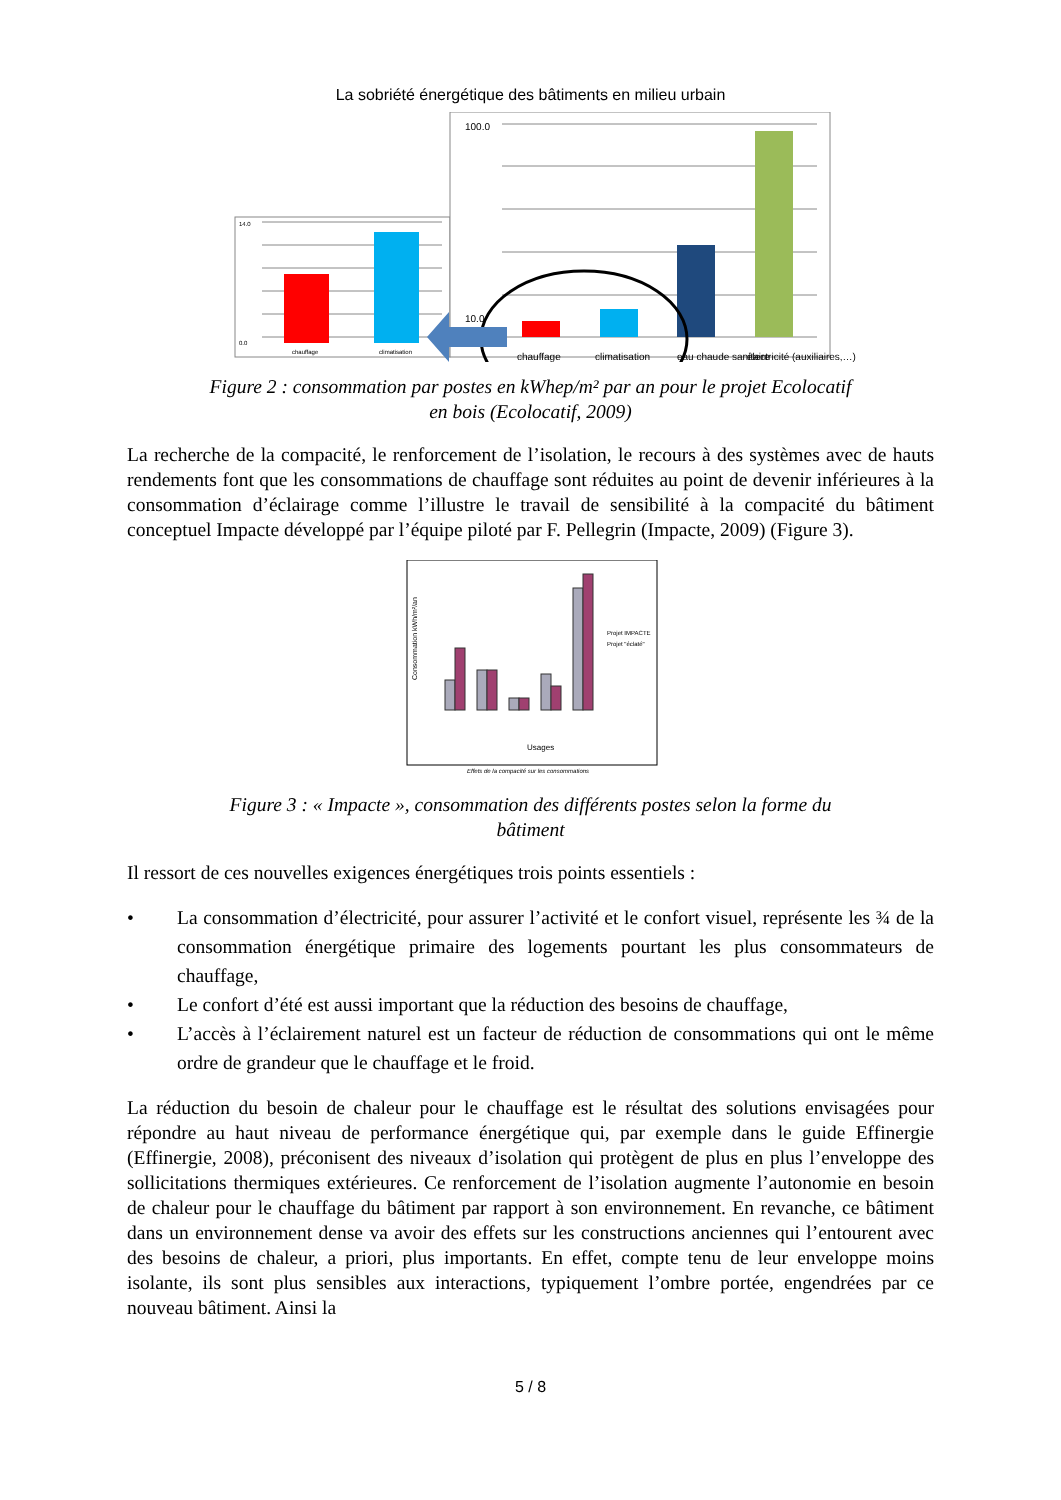La sobriété énergétique des bâtiments en milieu urbain
14.0
0.0
chauffage
climatisation
100.0
10.0
chauffage
climatisation
eau chaude sanitaire
électricité (auxiliaires,…)
Figure 2 : consommation par postes en kWhep/m² par an pour le projet Ecolocatif
en bois (Ecolocatif, 2009)
La recherche de la compacité, le renforcement de l’isolation, le recours à des systèmes avec de hauts rendements font que les consommations de chauffage sont réduites au point de devenir inférieures à la consommation d’éclairage comme l’illustre le travail de sensibilité à la compacité du bâtiment conceptuel Impacte développé par l’équipe piloté par F. Pellegrin (Impacte, 2009) (Figure 3).
Consommation kWh/m²/an
Usages
Projet IMPACTE
Projet "éclaté"
Effets de la compacité sur les consommations
Figure 3 : « Impacte », consommation des différents postes selon la forme du
bâtiment
Il ressort de ces nouvelles exigences énergétiques trois points essentiels :
• La consommation d’électricité, pour assurer l’activité et le confort visuel, représente les ¾ de la consommation énergétique primaire des logements pourtant les plus consommateurs de chauffage,
• Le confort d’été est aussi important que la réduction des besoins de chauffage,
• L’accès à l’éclairement naturel est un facteur de réduction de consommations qui ont le même ordre de grandeur que le chauffage et le froid.
La réduction du besoin de chaleur pour le chauffage est le résultat des solutions envisagées pour répondre au haut niveau de performance énergétique qui, par exemple dans le guide Effinergie (Effinergie, 2008), préconisent des niveaux d’isolation qui protègent de plus en plus l’enveloppe des sollicitations thermiques extérieures. Ce renforcement de l’isolation augmente l’autonomie en besoin de chaleur pour le chauffage du bâtiment par rapport à son environnement. En revanche, ce bâtiment dans un environnement dense va avoir des effets sur les constructions anciennes qui l’entourent avec des besoins de chaleur, a priori, plus importants. En effet, compte tenu de leur enveloppe moins isolante, ils sont plus sensibles aux interactions, typiquement l’ombre portée, engendrées par ce nouveau bâtiment. Ainsi la
5 / 8